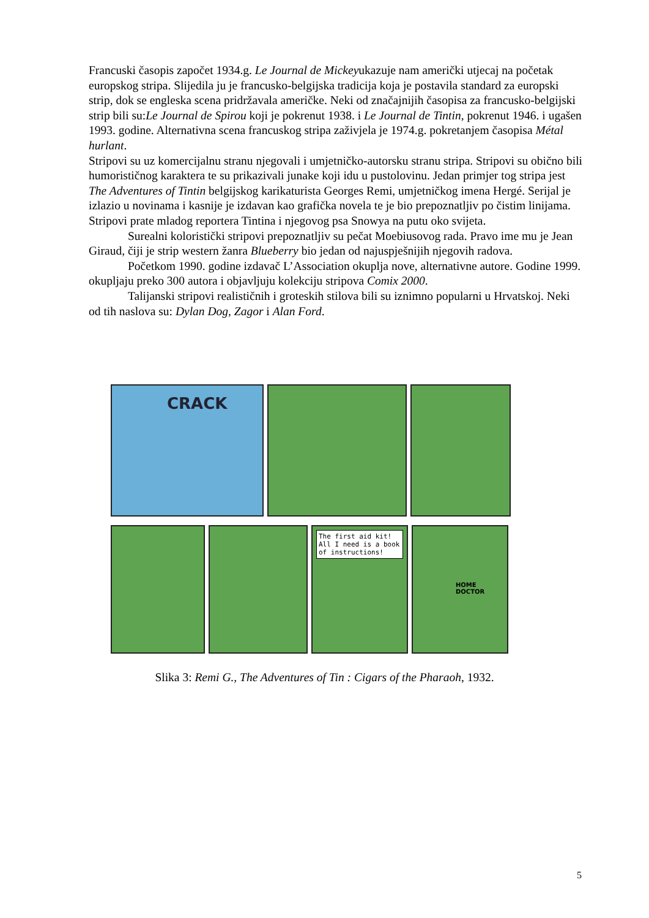Francuski časopis započet 1934.g. Le Journal de Mickeyukazuje nam američki utjecaj na početak europskog stripa. Slijedila ju je francusko-belgijska tradicija koja je postavila standard za europski strip, dok se engleska scena pridržavala američke. Neki od značajnijih časopisa za francusko-belgijski strip bili su:Le Journal de Spirou koji je pokrenut 1938. i Le Journal de Tintin, pokrenut 1946. i ugašen 1993. godine. Alternativna scena francuskog stripa zaživjela je 1974.g. pokretanjem časopisa Métal hurlant.
Stripovi su uz komercijalnu stranu njegovali i umjetničko-autorsku stranu stripa. Stripovi su obično bili humorističnog karaktera te su prikazivali junake koji idu u pustolovinu. Jedan primjer tog stripa jest The Adventures of Tintin belgijskog karikaturista Georges Remi, umjetničkog imena Hergé. Serijal je izlazio u novinama i kasnije je izdavan kao grafička novela te je bio prepoznatljiv po čistim linijama. Stripovi prate mladog reportera Tintina i njegovog psa Snowya na putu oko svijeta.
Surealni koloristički stripovi prepoznatljiv su pečat Moebiusovog rada. Pravo ime mu je Jean Giraud, čiji je strip western žanra Blueberry bio jedan od najuspješnijih njegovih radova.
Početkom 1990. godine izdavač L’Association okuplja nove, alternativne autore. Godine 1999. okupljaju preko 300 autora i objavljuju kolekciju stripova Comix 2000.
Talijanski stripovi realističnih i groteskih stilova bili su iznimno popularni u Hrvatskoj. Neki od tih naslova su: Dylan Dog, Zagor i Alan Ford.
CRACK
The first aid kit! All I need is a book of instructions!
HOME DOCTOR
Slika 3: Remi G., The Adventures of Tin : Cigars of the Pharaoh, 1932.
5